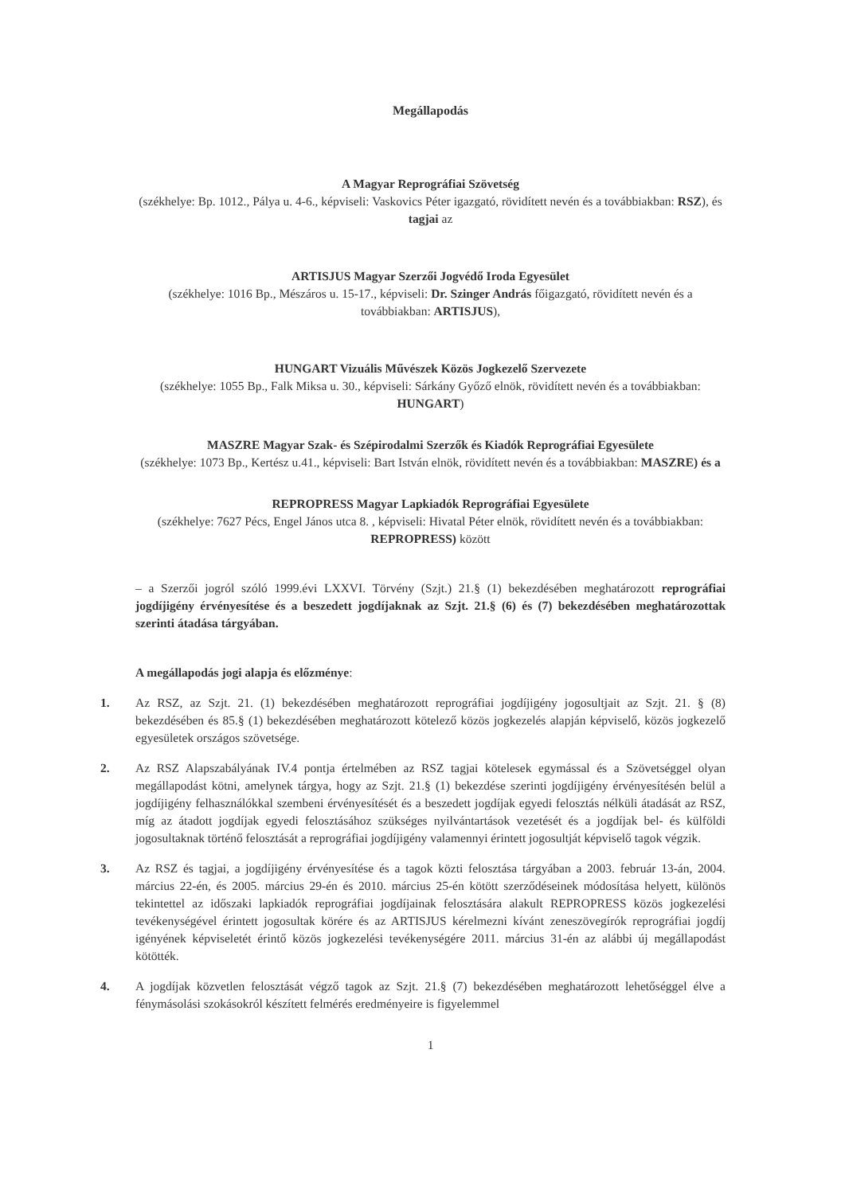Megállapodás
A Magyar Reprográfiai Szövetség
(székhelye: Bp. 1012., Pálya u. 4-6., képviseli: Vaskovics Péter igazgató, rövidített nevén és a továbbiakban: RSZ), és tagjai az
ARTISJUS Magyar Szerzői Jogvédő Iroda Egyesület
(székhelye: 1016 Bp., Mészáros u. 15-17., képviseli: Dr. Szinger András főigazgató, rövidített nevén és a továbbiakban: ARTISJUS),
HUNGART Vizuális Művészek Közös Jogkezelő Szervezete
(székhelye: 1055 Bp., Falk Miksa u. 30., képviseli: Sárkány Győző elnök, rövidített nevén és a továbbiakban: HUNGART)
MASZRE Magyar Szak- és Szépirodalmi Szerzők és Kiadók Reprográfiai Egyesülete
(székhelye: 1073 Bp., Kertész u.41., képviseli: Bart István elnök, rövidített nevén és a továbbiakban: MASZRE) és a
REPROPRESS Magyar Lapkiadók Reprográfiai Egyesülete
(székhelye: 7627 Pécs, Engel János utca 8. , képviseli: Hivatal Péter elnök, rövidített nevén és a továbbiakban: REPROPRESS) között
– a Szerzői jogról szóló 1999.évi LXXVI. Törvény (Szjt.) 21.§ (1) bekezdésében meghatározott reprográfiai jogdíjigény érvényesítése és a beszedett jogdíjaknak az Szjt. 21.§ (6) és (7) bekezdésében meghatározottak szerinti átadása tárgyában.
A megállapodás jogi alapja és előzménye:
1. Az RSZ, az Szjt. 21. (1) bekezdésében meghatározott reprográfiai jogdíjigény jogosultjait az Szjt. 21. § (8) bekezdésében és 85.§ (1) bekezdésében meghatározott kötelező közös jogkezelés alapján képviselő, közös jogkezelő egyesületek országos szövetsége.
2. Az RSZ Alapszabályának IV.4 pontja értelmében az RSZ tagjai kötelesek egymással és a Szövetséggel olyan megállapodást kötni, amelynek tárgya, hogy az Szjt. 21.§ (1) bekezdése szerinti jogdíjigény érvényesítésén belül a jogdíjigény felhasználókkal szembeni érvényesítését és a beszedett jogdíjak egyedi felosztás nélküli átadását az RSZ, míg az átadott jogdíjak egyedi felosztásához szükséges nyilvántartások vezetését és a jogdíjak bel- és külföldi jogosultaknak történő felosztását a reprográfiai jogdíjigény valamennyi érintett jogosultját képviselő tagok végzik.
3. Az RSZ és tagjai, a jogdíjigény érvényesítése és a tagok közti felosztása tárgyában a 2003. február 13-án, 2004. március 22-én, és 2005. március 29-én és 2010. március 25-én kötött szerződéseinek módosítása helyett, különös tekintettel az időszaki lapkiadók reprográfiai jogdíjainak felosztására alakult REPROPRESS közös jogkezelési tevékenységével érintett jogosultak körére és az ARTISJUS kérelmezni kívánt zeneszövegírók reprográfiai jogdíj igényének képviseletét érintő közös jogkezelési tevékenységére 2011. március 31-én az alábbi új megállapodást kötötték.
4. A jogdíjak közvetlen felosztását végző tagok az Szjt. 21.§ (7) bekezdésében meghatározott lehetőséggel élve a fénymásolási szokásokról készített felmérés eredményeire is figyelemmel
1